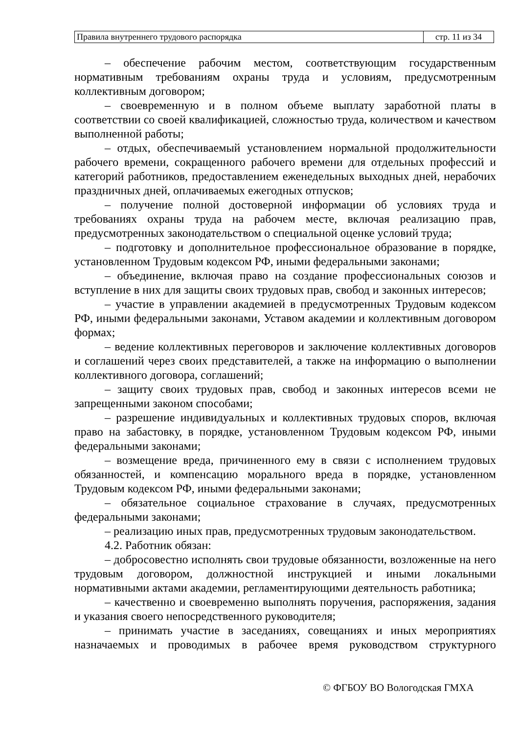| Правила внутреннего трудового распорядка | стр. 11 из 34 |
– обеспечение рабочим местом, соответствующим государственным нормативным требованиям охраны труда и условиям, предусмотренным коллективным договором;
– своевременную и в полном объеме выплату заработной платы в соответствии со своей квалификацией, сложностью труда, количеством и качеством выполненной работы;
– отдых, обеспечиваемый установлением нормальной продолжительности рабочего времени, сокращенного рабочего времени для отдельных профессий и категорий работников, предоставлением еженедельных выходных дней, нерабочих праздничных дней, оплачиваемых ежегодных отпусков;
– получение полной достоверной информации об условиях труда и требованиях охраны труда на рабочем месте, включая реализацию прав, предусмотренных законодательством о специальной оценке условий труда;
– подготовку и дополнительное профессиональное образование в порядке, установленном Трудовым кодексом РФ, иными федеральными законами;
– объединение, включая право на создание профессиональных союзов и вступление в них для защиты своих трудовых прав, свобод и законных интересов;
– участие в управлении академией в предусмотренных Трудовым кодексом РФ, иными федеральными законами, Уставом академии и коллективным договором формах;
– ведение коллективных переговоров и заключение коллективных договоров и соглашений через своих представителей, а также на информацию о выполнении коллективного договора, соглашений;
– защиту своих трудовых прав, свобод и законных интересов всеми не запрещенными законом способами;
– разрешение индивидуальных и коллективных трудовых споров, включая право на забастовку, в порядке, установленном Трудовым кодексом РФ, иными федеральными законами;
– возмещение вреда, причиненного ему в связи с исполнением трудовых обязанностей, и компенсацию морального вреда в порядке, установленном Трудовым кодексом РФ, иными федеральными законами;
– обязательное социальное страхование в случаях, предусмотренных федеральными законами;
– реализацию иных прав, предусмотренных трудовым законодательством.
4.2. Работник обязан:
– добросовестно исполнять свои трудовые обязанности, возложенные на него трудовым договором, должностной инструкцией и иными локальными нормативными актами академии, регламентирующими деятельность работника;
– качественно и своевременно выполнять поручения, распоряжения, задания и указания своего непосредственного руководителя;
– принимать участие в заседаниях, совещаниях и иных мероприятиях назначаемых и проводимых в рабочее время руководством структурного
© ФГБОУ ВО Вологодская ГМХА